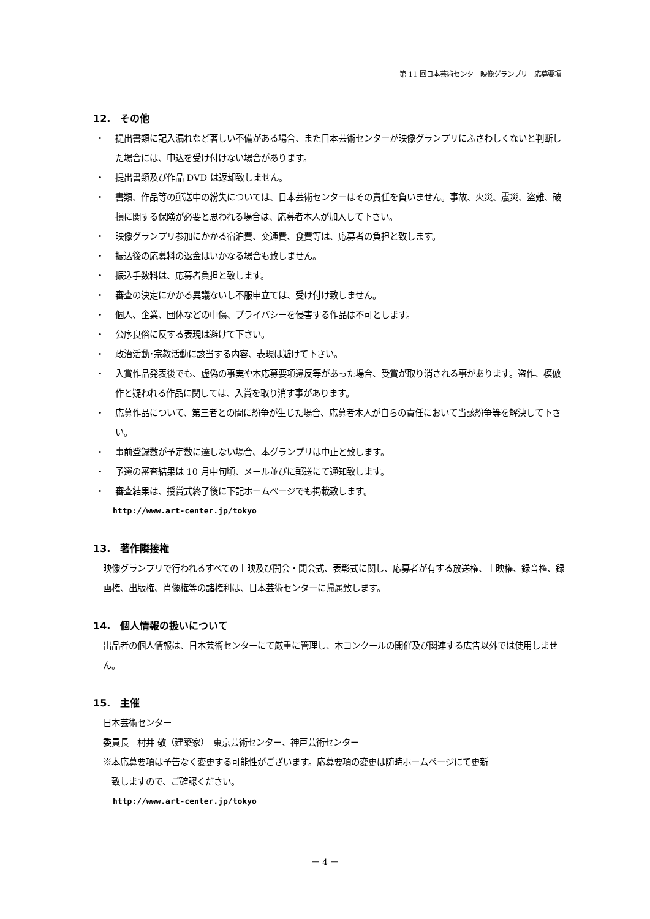第 11 回日本芸術センター映像グランプリ　応募要項
12.　その他
・ 提出書類に記入漏れなど著しい不備がある場合、また日本芸術センターが映像グランプリにふさわしくないと判断した場合には、申込を受け付けない場合があります。
・ 提出書類及び作品 DVD は返却致しません。
・ 書類、作品等の郵送中の紛失については、日本芸術センターはその責任を負いません。事故、火災、震災、盗難、破損に関する保険が必要と思われる場合は、応募者本人が加入して下さい。
・ 映像グランプリ参加にかかる宿泊費、交通費、食費等は、応募者の負担と致します。
・ 振込後の応募料の返金はいかなる場合も致しません。
・ 振込手数料は、応募者負担と致します。
・ 審査の決定にかかる異議ないし不服申立ては、受け付け致しません。
・ 個人、企業、団体などの中傷、プライバシーを侵害する作品は不可とします。
・ 公序良俗に反する表現は避けて下さい。
・ 政治活動･宗教活動に該当する内容、表現は避けて下さい。
・ 入賞作品発表後でも、虚偽の事実や本応募要項違反等があった場合、受賞が取り消される事があります。盗作、模倣作と疑われる作品に関しては、入賞を取り消す事があります。
・ 応募作品について、第三者との間に紛争が生じた場合、応募者本人が自らの責任において当該紛争等を解決して下さい。
・ 事前登録数が予定数に達しない場合、本グランプリは中止と致します。
・ 予選の審査結果は 10 月中旬頃、メール並びに郵送にて通知致します。
・ 審査結果は、授賞式終了後に下記ホームページでも掲載致します。
http://www.art-center.jp/tokyo
13.　著作隣接権
映像グランプリで行われるすべての上映及び開会・閉会式、表彰式に関し、応募者が有する放送権、上映権、録音権、録画権、出版権、肖像権等の諸権利は、日本芸術センターに帰属致します。
14.　個人情報の扱いについて
出品者の個人情報は、日本芸術センターにて厳重に管理し、本コンクールの開催及び関連する広告以外では使用しません。
15.　主催
日本芸術センター
委員長　村井 敬（建築家）　東京芸術センター、神戸芸術センター
※本応募要項は予告なく変更する可能性がございます。応募要項の変更は随時ホームページにて更新
　致しますので、ご確認ください。
http://www.art-center.jp/tokyo
－ 4 －